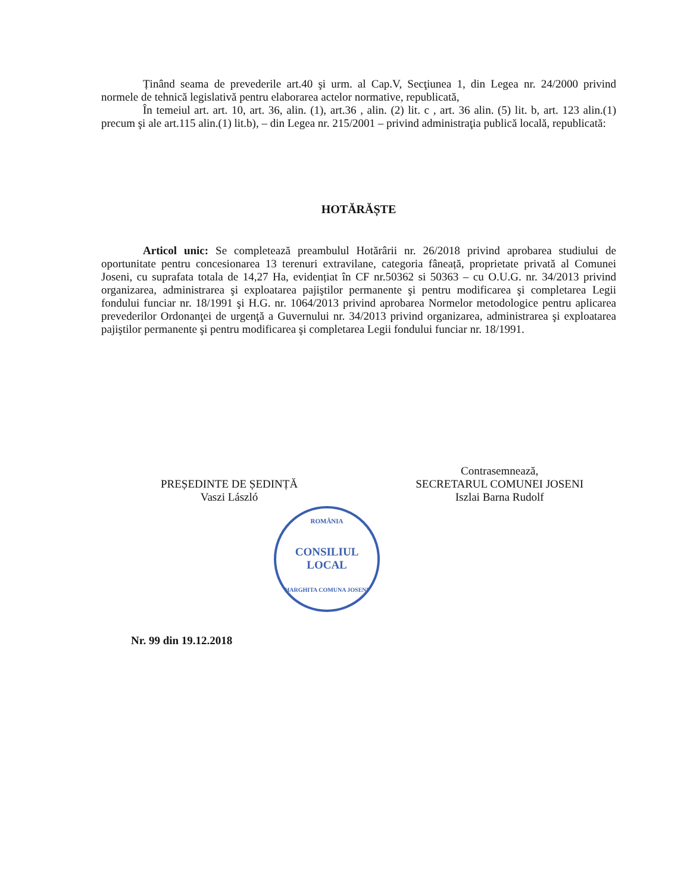Ținând seama de prevederile art.40 şi urm. al Cap.V, Secţiunea 1, din Legea nr. 24/2000 privind normele de tehnică legislativă pentru elaborarea actelor normative, republicată,
În temeiul art. art. 10, art. 36, alin. (1), art.36 , alin. (2) lit. c , art. 36 alin. (5) lit. b, art. 123 alin.(1) precum şi ale art.115 alin.(1) lit.b), – din Legea nr. 215/2001 – privind administraţia publică locală, republicată:
HOTĂRĂȘTE
Articol unic: Se completează preambulul Hotărârii nr. 26/2018 privind aprobarea studiului de oportunitate pentru concesionarea 13 terenuri extravilane, categoria fâneață, proprietate privată al Comunei Joseni, cu suprafata totala de 14,27 Ha, evidențiat în CF nr.50362 si 50363 – cu O.U.G. nr. 34/2013 privind organizarea, administrarea şi exploatarea pajiştilor permanente şi pentru modificarea şi completarea Legii fondului funciar nr. 18/1991 şi H.G. nr. 1064/2013 privind aprobarea Normelor metodologice pentru aplicarea prevederilor Ordonanţei de urgenţă a Guvernului nr. 34/2013 privind organizarea, administrarea şi exploatarea pajiştilor permanente şi pentru modificarea şi completarea Legii fondului funciar nr. 18/1991.
PREȘEDINTE DE ȘEDINȚĂ
Vaszi László
Contrasemnează,
SECRETARUL COMUNEI JOSENI
Iszlai Barna Rudolf
ROMÂNIA
CONSILIUL
LOCAL
HARGHITA COMUNA JOSENI
Nr. 99 din 19.12.2018